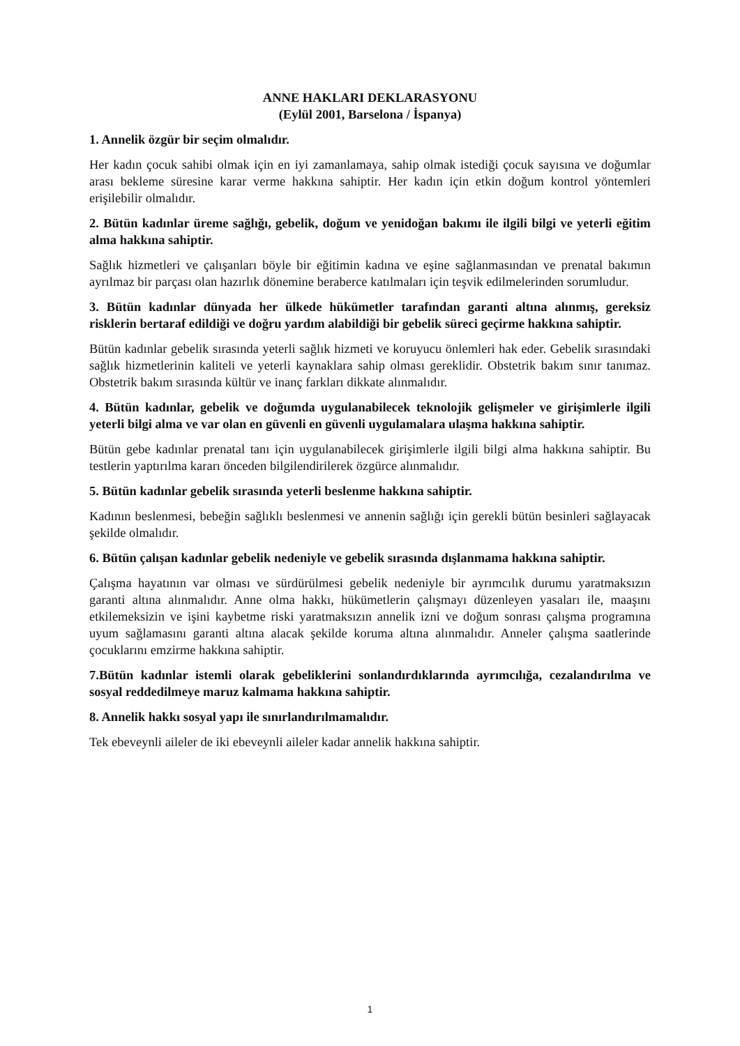ANNE HAKLARI DEKLARASYONU
(Eylül 2001, Barselona / İspanya)
1. Annelik özgür bir seçim olmalıdır.
Her kadın çocuk sahibi olmak için en iyi zamanlamaya, sahip olmak istediği çocuk sayısına ve doğumlar arası bekleme süresine karar verme hakkına sahiptir. Her kadın için etkin doğum kontrol yöntemleri erişilebilir olmalıdır.
2. Bütün kadınlar üreme sağlığı, gebelik, doğum ve yenidoğan bakımı ile ilgili bilgi ve yeterli eğitim alma hakkına sahiptir.
Sağlık hizmetleri ve çalışanları böyle bir eğitimin kadına ve eşine sağlanmasından ve prenatal bakımın ayrılmaz bir parçası olan hazırlık dönemine beraberce katılmaları için teşvik edilmelerinden sorumludur.
3. Bütün kadınlar dünyada her ülkede hükümetler tarafından garanti altına alınmış, gereksiz risklerin bertaraf edildiği ve doğru yardım alabildiği bir gebelik süreci geçirme hakkına sahiptir.
Bütün kadınlar gebelik sırasında yeterli sağlık hizmeti ve koruyucu önlemleri hak eder. Gebelik sırasındaki sağlık hizmetlerinin kaliteli ve yeterli kaynaklara sahip olması gereklidir. Obstetrik bakım sınır tanımaz. Obstetrik bakım sırasında kültür ve inanç farkları dikkate alınmalıdır.
4. Bütün kadınlar, gebelik ve doğumda uygulanabilecek teknolojik gelişmeler ve girişimlerle ilgili yeterli bilgi alma ve var olan en güvenli en güvenli uygulamalara ulaşma hakkına sahiptir.
Bütün gebe kadınlar prenatal tanı için uygulanabilecek girişimlerle ilgili bilgi alma hakkına sahiptir. Bu testlerin yaptırılma kararı önceden bilgilendirilerek özgürce alınmalıdır.
5. Bütün kadınlar gebelik sırasında yeterli beslenme hakkına sahiptir.
Kadının beslenmesi, bebeğin sağlıklı beslenmesi ve annenin sağlığı için gerekli bütün besinleri sağlayacak şekilde olmalıdır.
6. Bütün çalışan kadınlar gebelik nedeniyle ve gebelik sırasında dışlanmama hakkına sahiptir.
Çalışma hayatının var olması ve sürdürülmesi gebelik nedeniyle bir ayrımcılık durumu yaratmaksızın garanti altına alınmalıdır. Anne olma hakkı, hükümetlerin çalışmayı düzenleyen yasaları ile, maaşını etkilemeksizin ve işini kaybetme riski yaratmaksızın annelik izni ve doğum sonrası çalışma programına uyum sağlamasını garanti altına alacak şekilde koruma altına alınmalıdır. Anneler çalışma saatlerinde çocuklarını emzirme hakkına sahiptir.
7.Bütün kadınlar istemli olarak gebeliklerini sonlandırdıklarında ayrımcılığa, cezalandırılma ve sosyal reddedilmeye maruz kalmama hakkına sahiptir.
8. Annelik hakkı sosyal yapı ile sınırlandırılmamalıdır.
Tek ebeveynli aileler de iki ebeveynli aileler kadar annelik hakkına sahiptir.
1